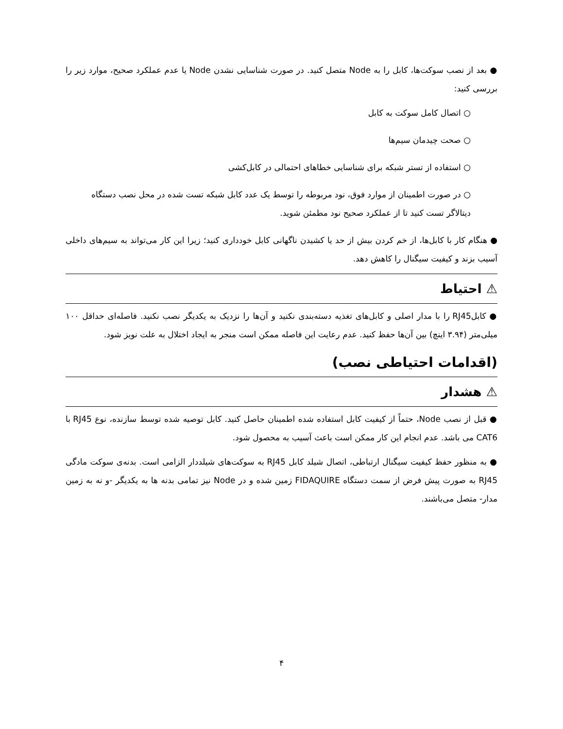● بعد از نصب سوکت‌ها، کابل را به Node متصل کنید. در صورت شناسایی نشدن Node یا عدم عملکرد صحیح، موارد زیر را بررسی کنید:
○ اتصال کامل سوکت به کابل
○ صحت چیدمان سیم‌ها
○ استفاده از تستر شبکه برای شناسایی خطاهای احتمالی در کابل‌کشی
○ در صورت اطمینان از موارد فوق، نود مربوطه را توسط یک عدد کابل شبکه تست شده در محل نصب دستگاه دیتالاگر تست کنید تا از عملکرد صحیح نود مطمئن شوید.
● هنگام کار با کابل‌ها، از خم کردن بیش از حد یا کشیدن ناگهانی کابل خودداری کنید؛ زیرا این کار می‌تواند به سیم‌های داخلی آسیب بزند و کیفیت سیگنال را کاهش دهد.
⚠ احتیاط
● کابلRJ45 را با مدار اصلی و کابل‌های تغذیه دسته‌بندی نکنید و آن‌ها را نزدیک به یکدیگر نصب نکنید. فاصله‌ای حداقل ۱۰۰ میلی‌متر (۳.۹۴ اینچ) بین آن‌ها حفظ کنید. عدم رعایت این فاصله ممکن است منجر به ایجاد اختلال به علت نویز شود.
(اقدامات احتیاطی نصب)
⚠ هشدار
● قبل از نصب Node، حتماً از کیفیت کابل استفاده شده اطمینان حاصل کنید. کابل توصیه شده توسط سازنده، نوع RJ45 با CAT6 می باشد. عدم انجام این کار ممکن است باعث آسیب به محصول شود.
● به منظور حفظ کیفیت سیگنال ارتباطی، اتصال شیلد کابل RJ45 به سوکت‌های شیلددار الزامی است. بدنه‌ی سوکت مادگی RJ45 به صورت پیش فرض از سمت دستگاه FIDAQUIRE زمین شده و در Node نیز تمامی بدنه ها به یکدیگر -و نه به زمین مدار- متصل می‌باشند.
۴